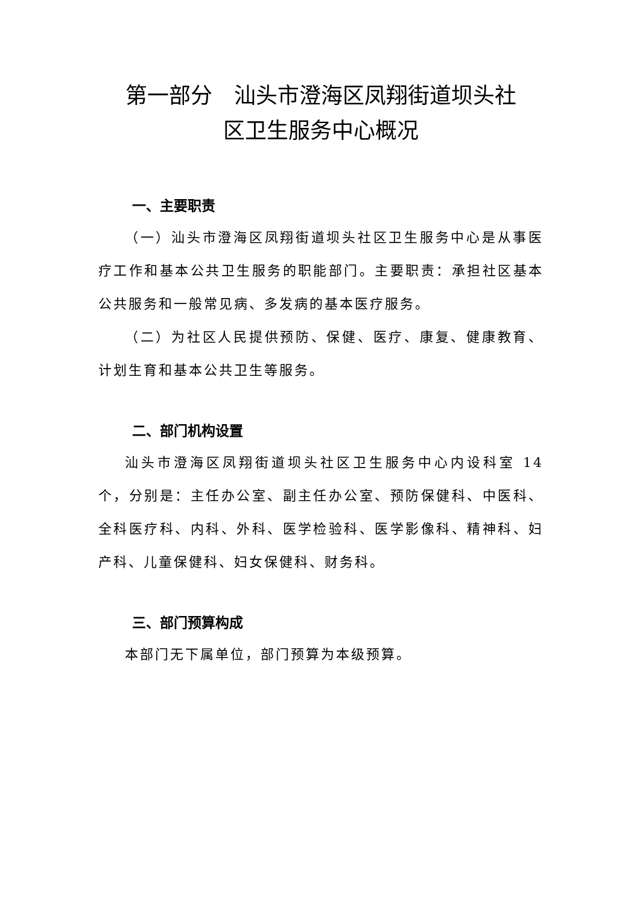第一部分　汕头市澄海区凤翔街道坝头社
区卫生服务中心概况
一、主要职责
（一）汕头市澄海区凤翔街道坝头社区卫生服务中心是从事医疗工作和基本公共卫生服务的职能部门。主要职责：承担社区基本公共服务和一般常见病、多发病的基本医疗服务。
（二）为社区人民提供预防、保健、医疗、康复、健康教育、计划生育和基本公共卫生等服务。
二、部门机构设置
汕头市澄海区凤翔街道坝头社区卫生服务中心内设科室 14 个，分别是：主任办公室、副主任办公室、预防保健科、中医科、全科医疗科、内科、外科、医学检验科、医学影像科、精神科、妇产科、儿童保健科、妇女保健科、财务科。
三、部门预算构成
本部门无下属单位，部门预算为本级预算。